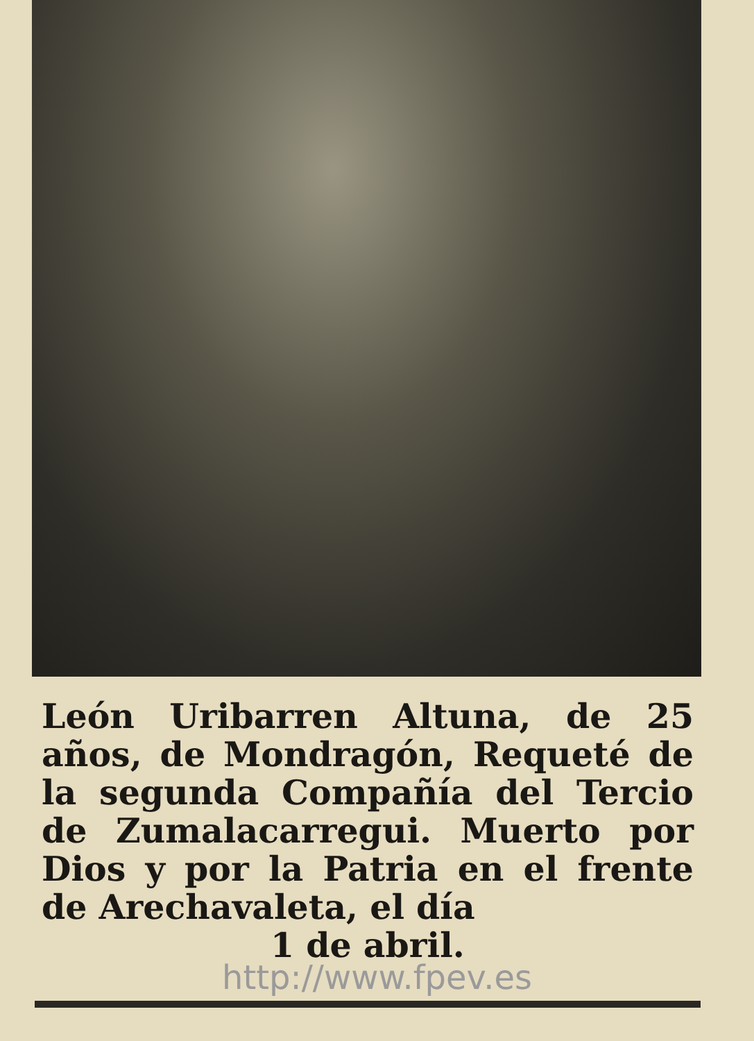León Uribarren Altuna, de 25 años, de Mondragón, Requeté de la segunda Compañía del Tercio de Zumalacarregui. Muerto por Dios y por la Patria en el frente de Arechavaleta, el día
1 de abril.
http://www.fpev.es